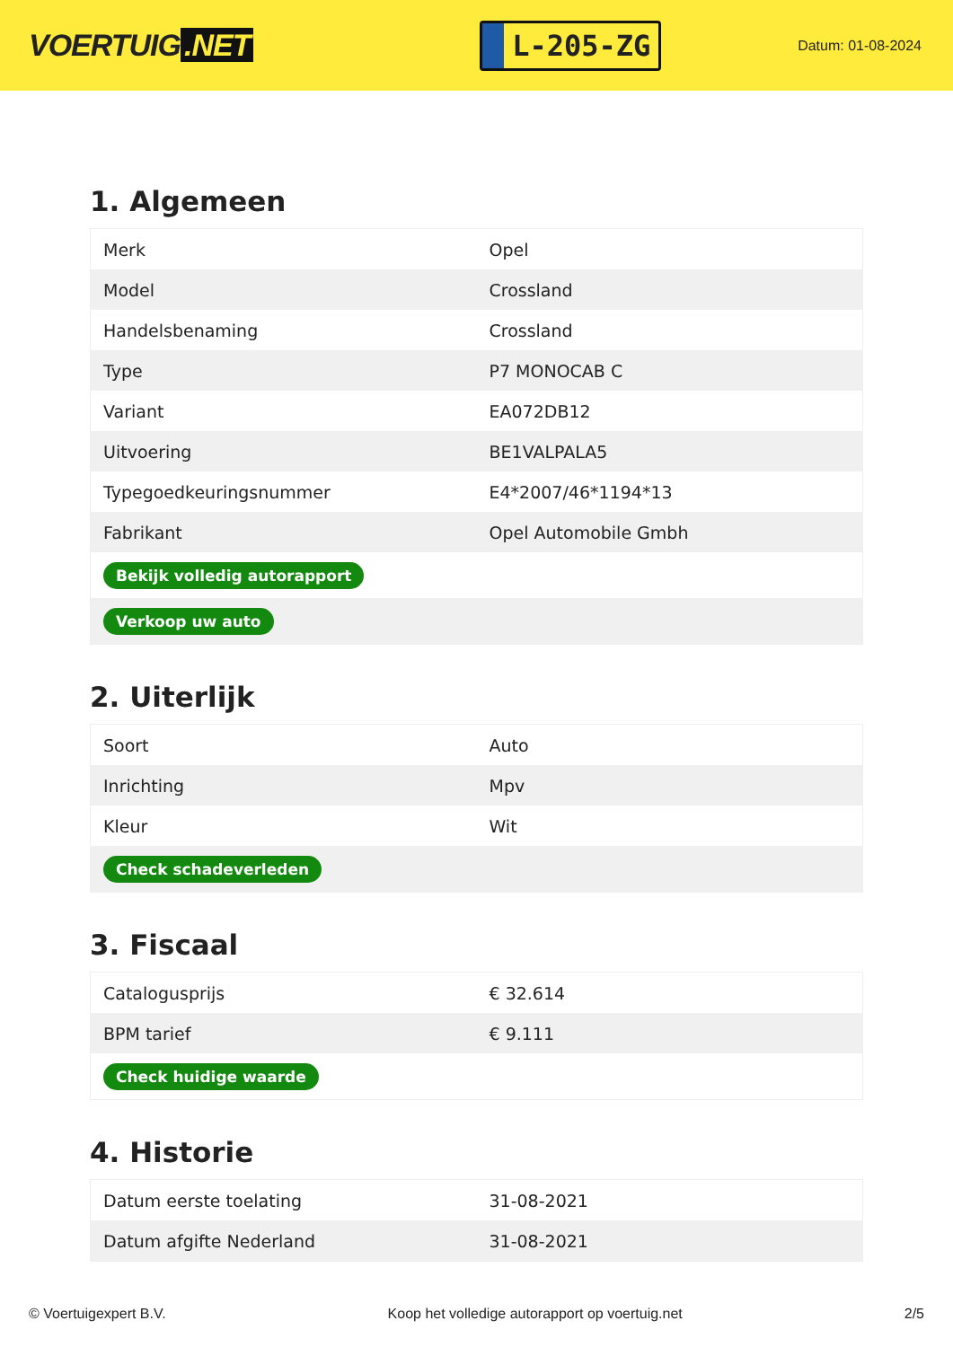VOERTUIG.NET
L-205-ZG
Datum: 01-08-2024
1. Algemeen
| Merk | Opel |
| Model | Crossland |
| Handelsbenaming | Crossland |
| Type | P7 MONOCAB C |
| Variant | EA072DB12 |
| Uitvoering | BE1VALPALA5 |
| Typegoedkeuringsnummer | E4*2007/46*1194*13 |
| Fabrikant | Opel Automobile Gmbh |
| Bekijk volledig autorapport | |
| Verkoop uw auto | |
2. Uiterlijk
| Soort | Auto |
| Inrichting | Mpv |
| Kleur | Wit |
| Check schadeverleden | |
3. Fiscaal
| Catalogusprijs | € 32.614 |
| BPM tarief | € 9.111 |
| Check huidige waarde | |
4. Historie
| Datum eerste toelating | 31-08-2021 |
| Datum afgifte Nederland | 31-08-2021 |
© Voertuigexpert B.V. Koop het volledige autorapport op voertuig.net 2/5